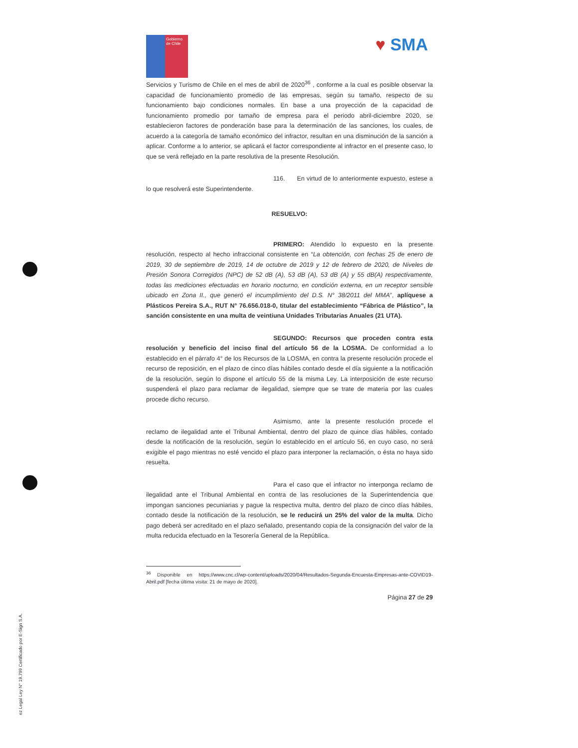Gobierno de Chile
♥ SMA
Servicios y Turismo de Chile en el mes de abril de 2020<sup>36</sup> , conforme a la cual es posible observar la capacidad de funcionamiento promedio de las empresas, según su tamaño, respecto de su funcionamiento bajo condiciones normales. En base a una proyección de la capacidad de funcionamiento promedio por tamaño de empresa para el periodo abril-diciembre 2020, se establecieron factores de ponderación base para la determinación de las sanciones, los cuales, de acuerdo a la categoría de tamaño económico del infractor, resultan en una disminución de la sanción a aplicar. Conforme a lo anterior, se aplicará el factor correspondiente al infractor en el presente caso, lo que se verá reflejado en la parte resolutiva de la presente Resolución.
116. En virtud de lo anteriormente expuesto, estese a lo que resolverá este Superintendente.
RESUELVO:
PRIMERO: Atendido lo expuesto en la presente resolución, respecto al hecho infraccional consistente en “La obtención, con fechas 25 de enero de 2019, 30 de septiembre de 2019, 14 de octubre de 2019 y 12 de febrero de 2020, de Niveles de Presión Sonora Corregidos (NPC) de 52 dB (A), 53 dB (A), 53 dB (A) y 55 dB(A) respectivamente, todas las mediciones efectuadas en horario nocturno, en condición externa, en un receptor sensible ubicado en Zona II., que generó el incumplimiento del D.S. N° 38/2011 del MMA”, aplíquese a Plásticos Pereira S.A., RUT N° 76.656.018-0, titular del establecimiento “Fábrica de Plástico”, la sanción consistente en una multa de veintiuna Unidades Tributarias Anuales (21 UTA).
SEGUNDO: Recursos que proceden contra esta resolución y beneficio del inciso final del artículo 56 de la LOSMA. De conformidad a lo establecido en el párrafo 4° de los Recursos de la LOSMA, en contra la presente resolución procede el recurso de reposición, en el plazo de cinco días hábiles contado desde el día siguiente a la notificación de la resolución, según lo dispone el artículo 55 de la misma Ley. La interposición de este recurso suspenderá el plazo para reclamar de ilegalidad, siempre que se trate de materia por las cuales procede dicho recurso.
Asimismo, ante la presente resolución procede el reclamo de ilegalidad ante el Tribunal Ambiental, dentro del plazo de quince días hábiles, contado desde la notificación de la resolución, según lo establecido en el artículo 56, en cuyo caso, no será exigible el pago mientras no esté vencido el plazo para interponer la reclamación, o ésta no haya sido resuelta.
Para el caso que el infractor no interponga reclamo de ilegalidad ante el Tribunal Ambiental en contra de las resoluciones de la Superintendencia que impongan sanciones pecuniarias y pague la respectiva multa, dentro del plazo de cinco días hábiles, contado desde la notificación de la resolución, se le reducirá un 25% del valor de la multa. Dicho pago deberá ser acreditado en el plazo señalado, presentando copia de la consignación del valor de la multa reducida efectuado en la Tesorería General de la República.
<sup>36</sup> Disponible en https://www.cnc.cl/wp-content/uploads/2020/04/Resultados-Segunda-Encuesta-Empresas-ante-COVID19-Abril.pdf [fecha última visita: 21 de mayo de 2020].
Página 27 de 29
ez Legal Ley N° 19.799 Certificado por E-Sign S.A.